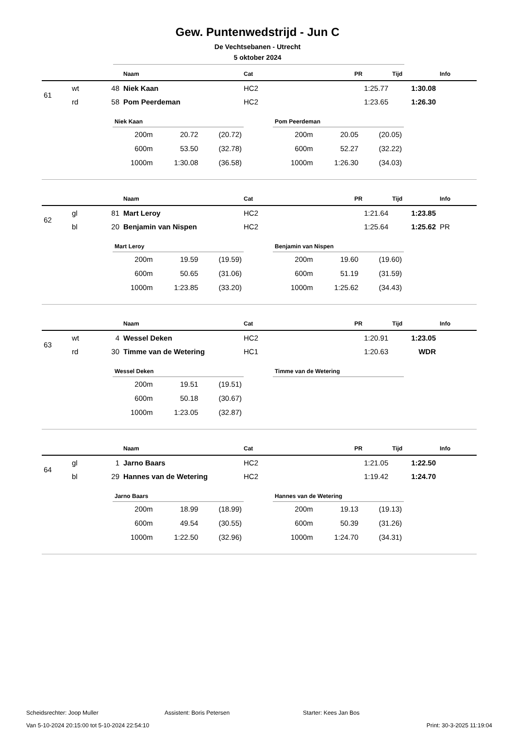Gew. Puntenwedstrijd - Jun C
De Vechtsebanen - Utrecht
5 oktober 2024
| | | | Naam | Cat | PR | Tijd | Info |
| --- | --- | --- | --- | --- | --- | --- | --- |
| 61 | wt | 48 | Niek Kaan | HC2 | 1:25.77 | 1:30.08 | |
| | rd | 58 | Pom Peerdeman | HC2 | 1:23.65 | 1:26.30 | |
Niek Kaan
| 200m | 20.72 | (20.72) |
| 600m | 53.50 | (32.78) |
| 1000m | 1:30.08 | (36.58) |
Pom Peerdeman
| 200m | 20.05 | (20.05) |
| 600m | 52.27 | (32.22) |
| 1000m | 1:26.30 | (34.03) |
| | | | Naam | Cat | PR | Tijd | Info |
| --- | --- | --- | --- | --- | --- | --- | --- |
| 62 | gl | 81 | Mart Leroy | HC2 | 1:21.64 | 1:23.85 | |
| | bl | 20 | Benjamin van Nispen | HC2 | 1:25.64 | 1:25.62 | PR |
Mart Leroy
| 200m | 19.59 | (19.59) |
| 600m | 50.65 | (31.06) |
| 1000m | 1:23.85 | (33.20) |
Benjamin van Nispen
| 200m | 19.60 | (19.60) |
| 600m | 51.19 | (31.59) |
| 1000m | 1:25.62 | (34.43) |
| | | | Naam | Cat | PR | Tijd | Info |
| --- | --- | --- | --- | --- | --- | --- | --- |
| 63 | wt | 4 | Wessel Deken | HC2 | 1:20.91 | 1:23.05 | |
| | rd | 30 | Timme van de Wetering | HC1 | 1:20.63 | WDR | |
Wessel Deken
| 200m | 19.51 | (19.51) |
| 600m | 50.18 | (30.67) |
| 1000m | 1:23.05 | (32.87) |
Timme van de Wetering
| | | | Naam | Cat | PR | Tijd | Info |
| --- | --- | --- | --- | --- | --- | --- | --- |
| 64 | gl | 1 | Jarno Baars | HC2 | 1:21.05 | 1:22.50 | |
| | bl | 29 | Hannes van de Wetering | HC2 | 1:19.42 | 1:24.70 | |
Jarno Baars
| 200m | 18.99 | (18.99) |
| 600m | 49.54 | (30.55) |
| 1000m | 1:22.50 | (32.96) |
Hannes van de Wetering
| 200m | 19.13 | (19.13) |
| 600m | 50.39 | (31.26) |
| 1000m | 1:24.70 | (34.31) |
Scheidsrechter: Joop Muller Assistent: Boris Petersen Starter: Kees Jan Bos
Van 5-10-2024 20:15:00 tot 5-10-2024 22:54:10 Print: 30-3-2025 11:19:04